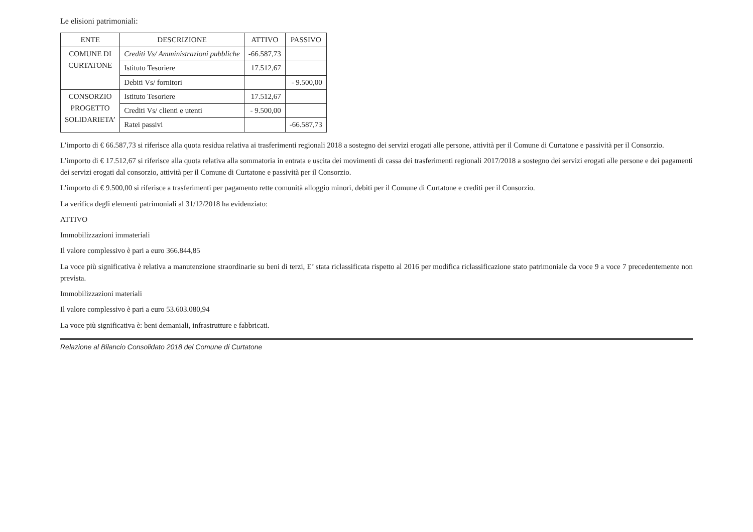Le elisioni patrimoniali:
| ENTE | DESCRIZIONE | ATTIVO | PASSIVO |
| --- | --- | --- | --- |
| COMUNE DI CURTATONE | Crediti Vs/ Amministrazioni pubbliche | -66.587,73 | |
| | Istituto Tesoriere | 17.512,67 | |
| | Debiti Vs/ fornitori | | - 9.500,00 |
| CONSORZIO PROGETTO SOLIDARIETA’ | Istituto Tesoriere | 17.512,67 | |
| | Crediti Vs/ clienti e utenti | - 9.500,00 | |
| | Ratei passivi | | -66.587,73 |
L’importo di € 66.587,73 si riferisce alla quota residua relativa ai trasferimenti regionali 2018 a sostegno dei servizi erogati alle persone, attività per il Comune di Curtatone e passività per il Consorzio.
L’importo di € 17.512,67 si riferisce alla quota relativa alla sommatoria in entrata e uscita dei movimenti di cassa dei trasferimenti regionali 2017/2018 a sostegno dei servizi erogati alle persone e dei pagamenti dei servizi erogati dal consorzio, attività per il Comune di Curtatone e passività per il Consorzio.
L’importo di € 9.500,00 si riferisce a trasferimenti per pagamento rette comunità alloggio minori, debiti per il Comune di Curtatone e crediti per il Consorzio.
La verifica degli elementi patrimoniali al 31/12/2018 ha evidenziato:
ATTIVO
Immobilizzazioni immateriali
Il valore complessivo è pari a euro 366.844,85
La voce più significativa è relativa a manutenzione straordinarie su beni di terzi, E’ stata riclassificata rispetto al 2016 per modifica riclassificazione stato patrimoniale da voce 9 a voce 7 precedentemente non prevista.
Immobilizzazioni materiali
Il valore complessivo è pari a euro 53.603.080,94
La voce più significativa è: beni demaniali, infrastrutture e fabbricati.
Relazione al Bilancio Consolidato 2018 del Comune di Curtatone